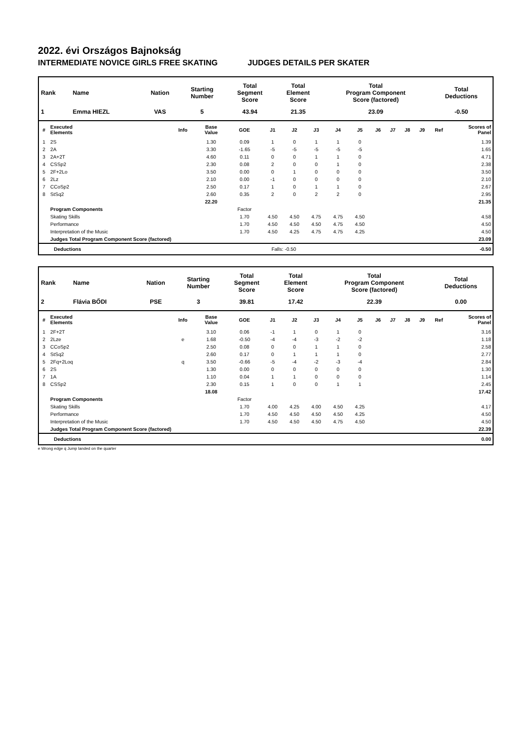2022. évi Országos Bajnokság
INTERMEDIATE NOVICE GIRLS FREE SKATING JUDGES DETAILS PER SKATER
| Rank | Name | Nation | Starting Number | Total Segment Score | Total Element Score | Total Program Component Score (factored) | Total Deductions |
| --- | --- | --- | --- | --- | --- | --- | --- |
| 1 | Emma HIEZL | VAS | 5 | 43.94 | 21.35 | 23.09 | -0.50 |
| # | Executed Elements | Info | Base Value | GOE | J1 | J2 | J3 | J4 | J5 | J6 | J7 | J8 | J9 | Ref | Scores of Panel |
| --- | --- | --- | --- | --- | --- | --- | --- | --- | --- | --- | --- | --- | --- | --- | --- |
| 1 | 2S | | 1.30 | 0.09 | 1 | 0 | 1 | 1 | 0 | | | | | | 1.39 |
| 2 | 2A | | 3.30 | -1.65 | -5 | -5 | -5 | -5 | -5 | | | | | | 1.65 |
| 3 | 2A+2T | | 4.60 | 0.11 | 0 | 0 | 1 | 1 | 0 | | | | | | 4.71 |
| 4 | CSSp2 | | 2.30 | 0.08 | 2 | 0 | 0 | 1 | 0 | | | | | | 2.38 |
| 5 | 2F+2Lo | | 3.50 | 0.00 | 0 | 1 | 0 | 0 | 0 | | | | | | 3.50 |
| 6 | 2Lz | | 2.10 | 0.00 | -1 | 0 | 0 | 0 | 0 | | | | | | 2.10 |
| 7 | CCoSp2 | | 2.50 | 0.17 | 1 | 0 | 1 | 1 | 0 | | | | | | 2.67 |
| 8 | StSq2 | | 2.60 | 0.35 | 2 | 0 | 2 | 2 | 0 | | | | | | 2.95 |
| | | | 22.20 | | | | | | | | | | | | 21.35 |
| | Program Components | | | Factor | | | | | | | | | | | |
| | Skating Skills | | | 1.70 | 4.50 | 4.50 | 4.75 | 4.75 | 4.50 | | | | | | 4.58 |
| | Performance | | | 1.70 | 4.50 | 4.50 | 4.50 | 4.75 | 4.50 | | | | | | 4.50 |
| | Interpretation of the Music | | | 1.70 | 4.50 | 4.25 | 4.75 | 4.75 | 4.25 | | | | | | 4.50 |
| | Judges Total Program Component Score (factored) | | | | | | | | | | | | | | 23.09 |
| Deductions | Falls: -0.50 | -0.50 |
| Rank | Name | Nation | Starting Number | Total Segment Score | Total Element Score | Total Program Component Score (factored) | Total Deductions |
| --- | --- | --- | --- | --- | --- | --- | --- |
| 2 | Flávia BŐDI | PSE | 3 | 39.81 | 17.42 | 22.39 | 0.00 |
| # | Executed Elements | Info | Base Value | GOE | J1 | J2 | J3 | J4 | J5 | J6 | J7 | J8 | J9 | Ref | Scores of Panel |
| --- | --- | --- | --- | --- | --- | --- | --- | --- | --- | --- | --- | --- | --- | --- | --- |
| 1 | 2F+2T | | 3.10 | 0.06 | -1 | 1 | 0 | 1 | 0 | | | | | | 3.16 |
| 2 | 2Lze | e | 1.68 | -0.50 | -4 | -4 | -3 | -2 | -2 | | | | | | 1.18 |
| 3 | CCoSp2 | | 2.50 | 0.08 | 0 | 0 | 1 | 1 | 0 | | | | | | 2.58 |
| 4 | StSq2 | | 2.60 | 0.17 | 0 | 1 | 1 | 1 | 0 | | | | | | 2.77 |
| 5 | 2Fq+2Loq | q | 3.50 | -0.66 | -5 | -4 | -2 | -3 | -4 | | | | | | 2.84 |
| 6 | 2S | | 1.30 | 0.00 | 0 | 0 | 0 | 0 | 0 | | | | | | 1.30 |
| 7 | 1A | | 1.10 | 0.04 | 1 | 1 | 0 | 0 | 0 | | | | | | 1.14 |
| 8 | CSSp2 | | 2.30 | 0.15 | 1 | 0 | 0 | 1 | 1 | | | | | | 2.45 |
| | | | 18.08 | | | | | | | | | | | | 17.42 |
| | Program Components | | | Factor | | | | | | | | | | | |
| | Skating Skills | | | 1.70 | 4.00 | 4.25 | 4.00 | 4.50 | 4.25 | | | | | | 4.17 |
| | Performance | | | 1.70 | 4.50 | 4.50 | 4.50 | 4.50 | 4.25 | | | | | | 4.50 |
| | Interpretation of the Music | | | 1.70 | 4.50 | 4.50 | 4.50 | 4.75 | 4.50 | | | | | | 4.50 |
| | Judges Total Program Component Score (factored) | | | | | | | | | | | | | | 22.39 |
| Deductions | 0.00 |
e Wrong edge q Jump landed on the quarter